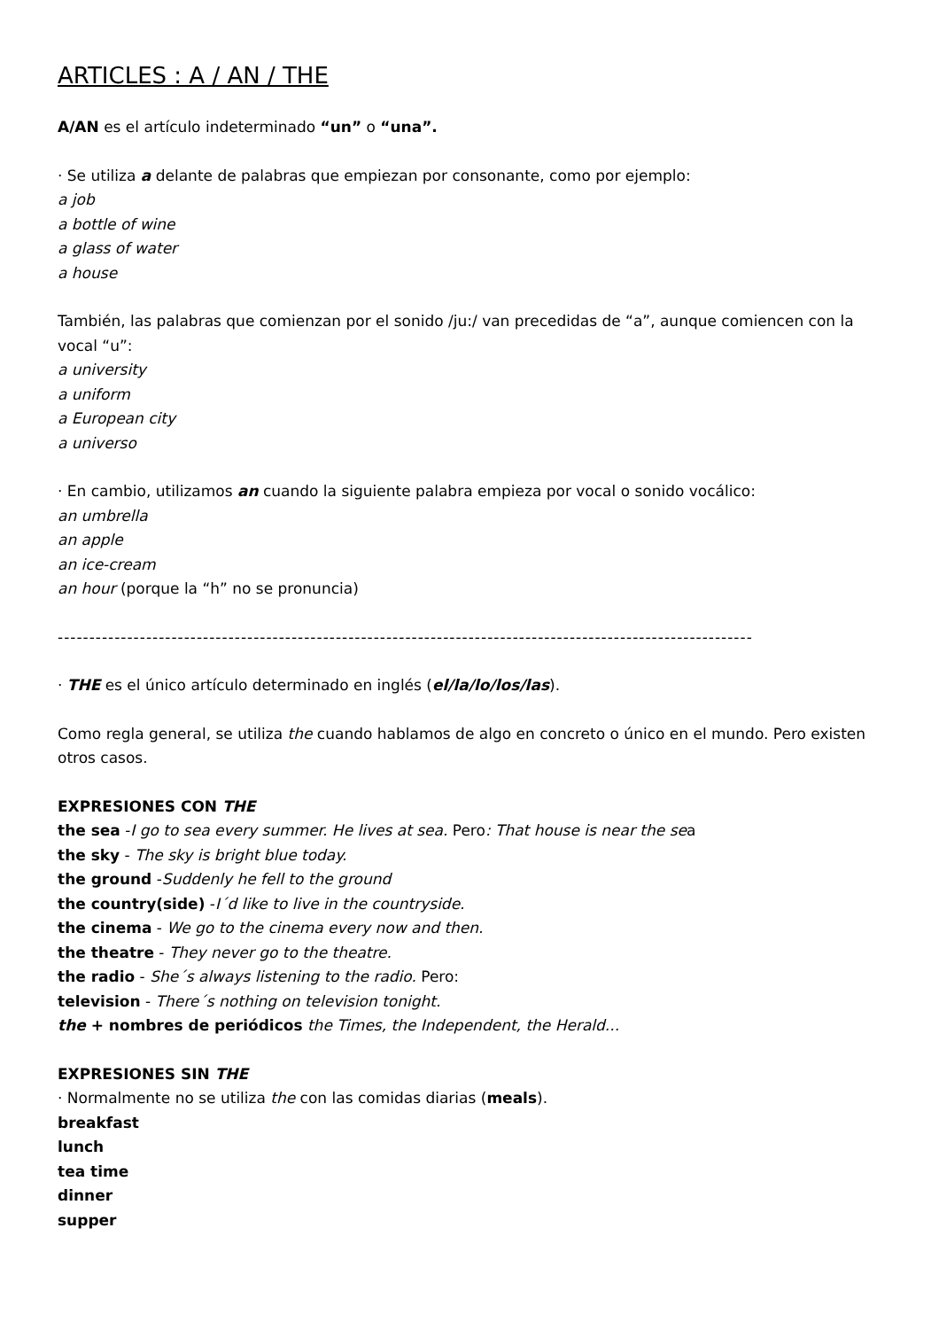ARTICLES : A / AN / THE
A/AN es el artículo indeterminado “un” o “una”.
· Se utiliza a delante de palabras que empiezan por consonante, como por ejemplo:
a job
a bottle of wine
a glass of water
a house
También, las palabras que comienzan por el sonido /ju:/ van precedidas de “a”, aunque comiencen con la vocal “u”:
a university
a uniform
a European city
a universo
· En cambio, utilizamos an cuando la siguiente palabra empieza por vocal o sonido vocálico:
an umbrella
an apple
an ice-cream
an hour (porque la “h” no se pronuncia)
--------------------------------------------------------------------------------------------------------------
· THE es el único artículo determinado en inglés (el/la/lo/los/las).
Como regla general, se utiliza the cuando hablamos de algo en concreto o único en el mundo. Pero existen otros casos.
EXPRESIONES CON THE
the sea -I go to sea every summer. He lives at sea. Pero: That house is near the sea
the sky - The sky is bright blue today.
the ground -Suddenly he fell to the ground
the country(side) -I´d like to live in the countryside.
the cinema - We go to the cinema every now and then.
the theatre - They never go to the theatre.
the radio - She´s always listening to the radio. Pero:
television - There´s nothing on television tonight.
the + nombres de periódicos the Times, the Independent, the Herald...
EXPRESIONES SIN THE
· Normalmente no se utiliza the con las comidas diarias (meals).
breakfast
lunch
tea time
dinner
supper